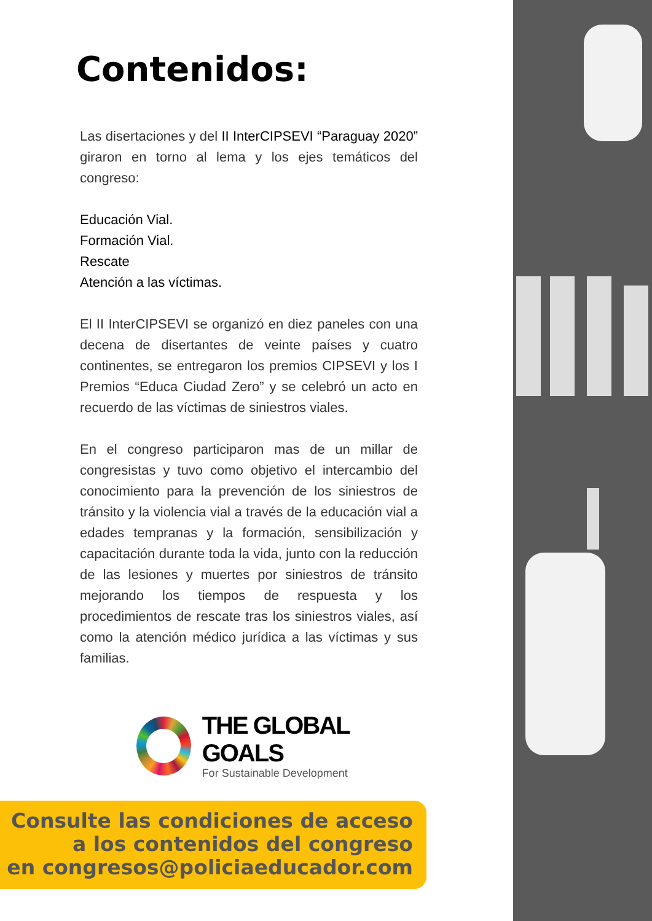Contenidos:
Las disertaciones y del II InterCIPSEVI “Paraguay 2020” giraron en torno al lema y los ejes temáticos del congreso:
Educación Vial.
Formación Vial.
Rescate
Atención a las víctimas.
El II InterCIPSEVI se organizó en diez paneles con una decena de disertantes de veinte países y cuatro continentes, se entregaron los premios CIPSEVI y los I Premios “Educa Ciudad Zero” y se celebró un acto en recuerdo de las víctimas de siniestros viales.
En el congreso participaron mas de un millar de congresistas y tuvo como objetivo el intercambio del conocimiento para la prevención de los siniestros de tránsito y la violencia vial a través de la educación vial a edades tempranas y la formación, sensibilización y capacitación durante toda la vida, junto con la reducción de las lesiones y muertes por siniestros de tránsito mejorando los tiempos de respuesta y los procedimientos de rescate tras los siniestros viales, así como la atención médico jurídica a las víctimas y sus familias.
THE GLOBAL GOALS
For Sustainable Development
Consulte las condiciones de acceso
a los contenidos del congreso
en congresos@policiaeducador.com